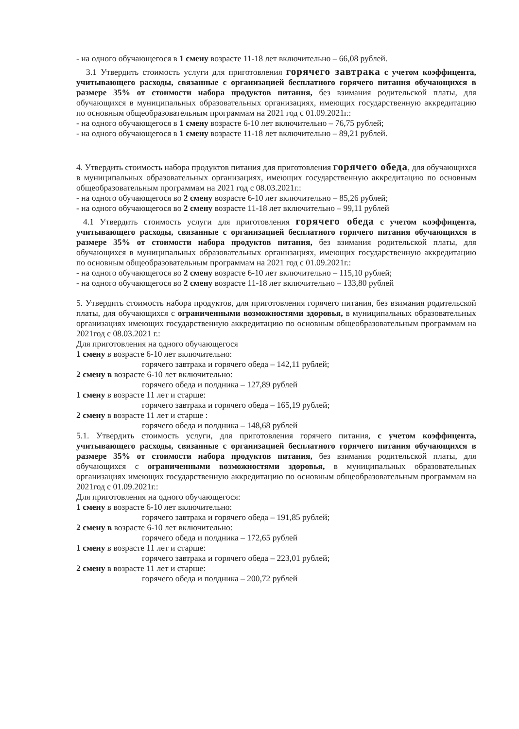- на одного обучающегося в 1 смену возрасте 11-18 лет включительно – 66,08 рублей.
3.1 Утвердить стоимость услуги для приготовления горячего завтрака с учетом коэффицента, учитывающего расходы, связанные с организацией бесплатного горячего питания обучающихся в размере 35% от стоимости набора продуктов питания, без взимания родительской платы, для обучающихся в муниципальных образовательных организациях, имеющих государственную аккредитацию по основным общеобразовательным программам на 2021 год с 01.09.2021г.:
- на одного обучающегося в 1 смену возрасте 6-10 лет включительно – 76,75 рублей;
- на одного обучающегося в 1 смену возрасте 11-18 лет включительно – 89,21 рублей.
4. Утвердить стоимость набора продуктов питания для приготовления горячего обеда, для обучающихся в муниципальных образовательных организациях, имеющих государственную аккредитацию по основным общеобразовательным программам на 2021 год с 08.03.2021г.:
- на одного обучающегося во 2 смену возрасте 6-10 лет включительно – 85,26 рублей;
- на одного обучающегося во 2 смену возрасте 11-18 лет включительно – 99,11 рублей
4.1 Утвердить стоимость услуги для приготовления горячего обеда с учетом коэффицента, учитывающего расходы, связанные с организацией бесплатного горячего питания обучающихся в размере 35% от стоимости набора продуктов питания, без взимания родительской платы, для обучающихся в муниципальных образовательных организациях, имеющих государственную аккредитацию по основным общеобразовательным программам на 2021 год с 01.09.2021г.:
- на одного обучающегося во 2 смену возрасте 6-10 лет включительно – 115,10 рублей;
- на одного обучающегося во 2 смену возрасте 11-18 лет включительно – 133,80 рублей
5. Утвердить стоимость набора продуктов, для приготовления горячего питания, без взимания родительской платы, для обучающихся с ограниченными возможностями здоровья, в муниципальных образовательных организациях имеющих государственную аккредитацию по основным общеобразовательным программам на 2021год с 08.03.2021 г.:
Для приготовления на одного обучающегося
1 смену в возрасте 6-10 лет включительно:
горячего завтрака и горячего обеда – 142,11 рублей;
2 смену в возрасте 6-10 лет включительно:
горячего обеда и полдника – 127,89 рублей
1 смену в возрасте 11 лет и старше:
горячего завтрака и горячего обеда – 165,19 рублей;
2 смену в возрасте 11 лет и старше :
горячего обеда и полдника – 148,68 рублей
5.1. Утвердить стоимость услуги, для приготовления горячего питания, с учетом коэффицента, учитывающего расходы, связанные с организацией бесплатного горячего питания обучающихся в размере 35% от стоимости набора продуктов питания, без взимания родительской платы, для обучающихся с ограниченными возможностями здоровья, в муниципальных образовательных организациях имеющих государственную аккредитацию по основным общеобразовательным программам на 2021год с 01.09.2021г.:
Для приготовления на одного обучающегося:
1 смену в возрасте 6-10 лет включительно:
горячего завтрака и горячего обеда – 191,85 рублей;
2 смену в возрасте 6-10 лет включительно:
горячего обеда и полдника – 172,65 рублей
1 смену в возрасте 11 лет и старше:
горячего завтрака и горячего обеда – 223,01 рублей;
2 смену в возрасте 11 лет и старше:
горячего обеда и полдника – 200,72 рублей